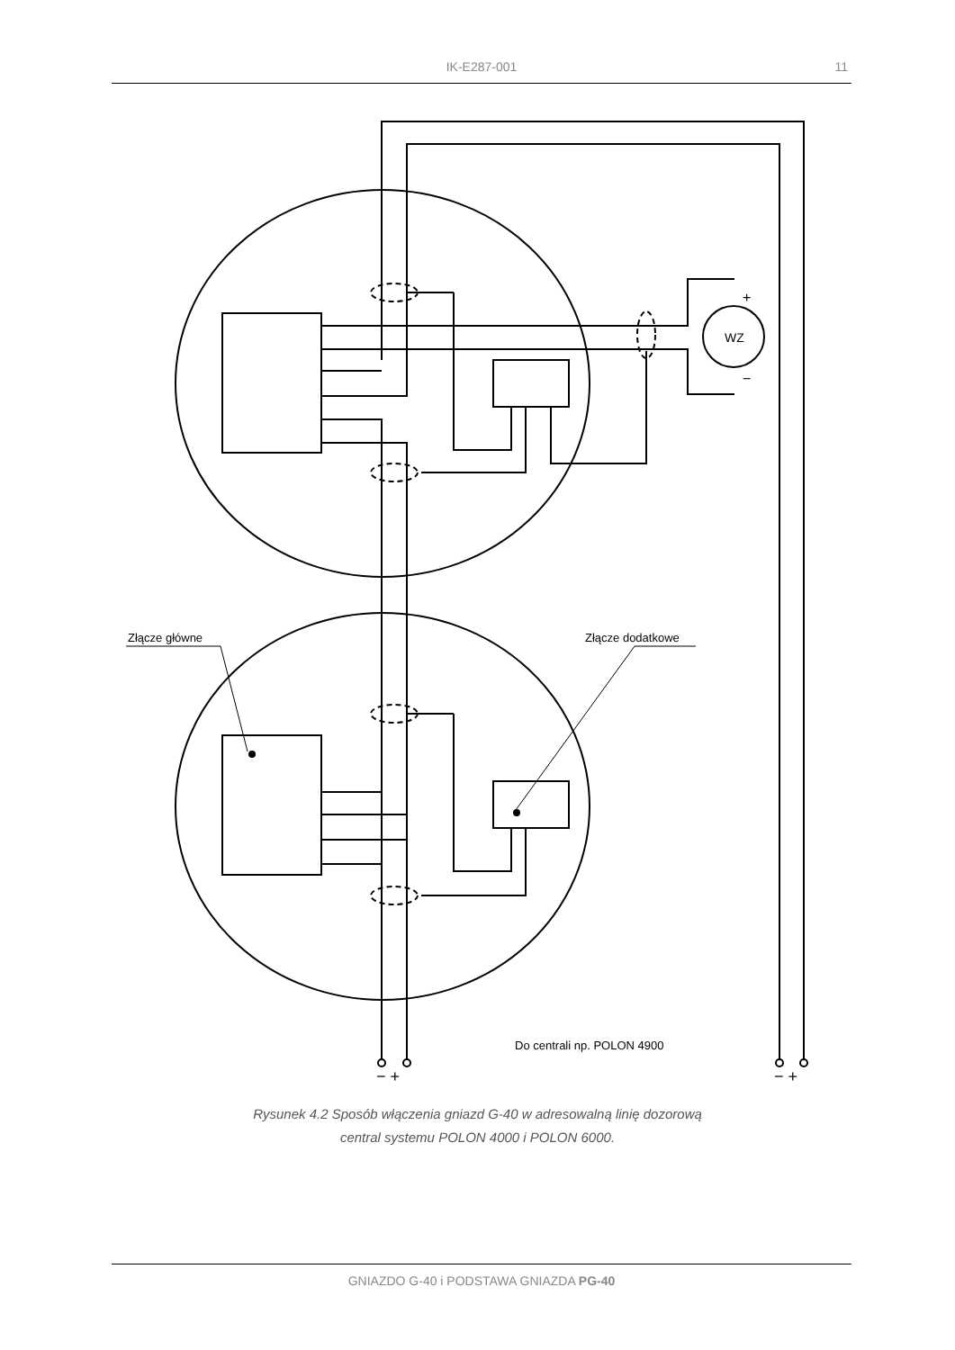IK-E287-001 11
Złącze główne
Złącze dodatkowe
Do centrali np. POLON 4900
− +
− +
+
−
WZ
Rysunek 4.2 Sposób włączenia gniazd G-40 w adresowalną linię dozorową
central systemu POLON 4000 i POLON 6000.
GNIAZDO G-40 i PODSTAWA GNIAZDA PG-40